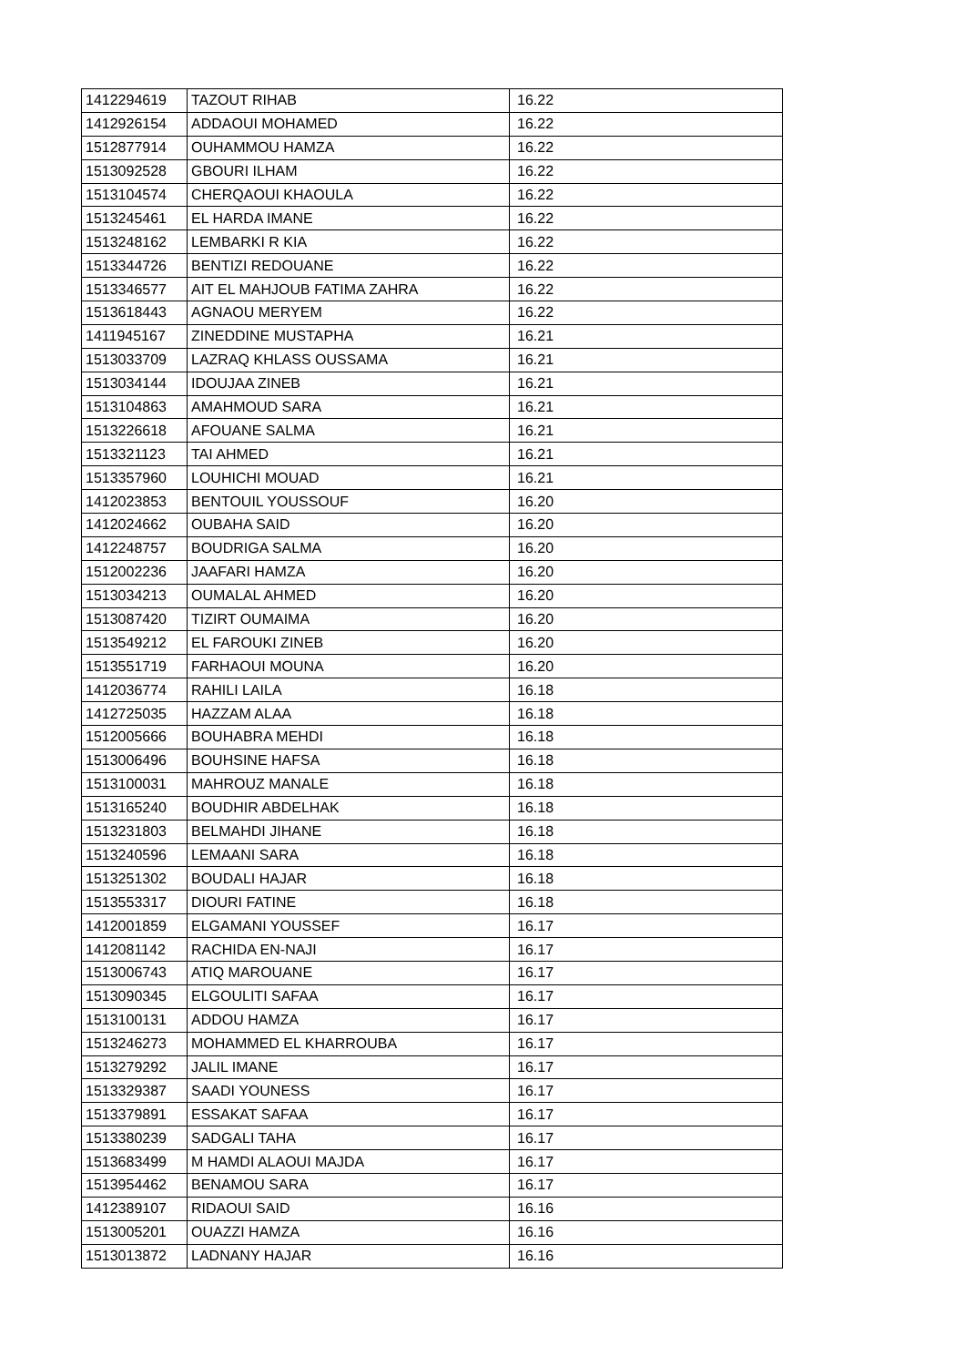| 1412294619 | TAZOUT RIHAB | 16.22 |
| 1412926154 | ADDAOUI MOHAMED | 16.22 |
| 1512877914 | OUHAMMOU HAMZA | 16.22 |
| 1513092528 | GBOURI ILHAM | 16.22 |
| 1513104574 | CHERQAOUI KHAOULA | 16.22 |
| 1513245461 | EL HARDA IMANE | 16.22 |
| 1513248162 | LEMBARKI R KIA | 16.22 |
| 1513344726 | BENTIZI REDOUANE | 16.22 |
| 1513346577 | AIT EL MAHJOUB FATIMA ZAHRA | 16.22 |
| 1513618443 | AGNAOU MERYEM | 16.22 |
| 1411945167 | ZINEDDINE MUSTAPHA | 16.21 |
| 1513033709 | LAZRAQ KHLASS OUSSAMA | 16.21 |
| 1513034144 | IDOUJAA ZINEB | 16.21 |
| 1513104863 | AMAHMOUD SARA | 16.21 |
| 1513226618 | AFOUANE SALMA | 16.21 |
| 1513321123 | TAI AHMED | 16.21 |
| 1513357960 | LOUHICHI MOUAD | 16.21 |
| 1412023853 | BENTOUIL YOUSSOUF | 16.20 |
| 1412024662 | OUBAHA SAID | 16.20 |
| 1412248757 | BOUDRIGA SALMA | 16.20 |
| 1512002236 | JAAFARI HAMZA | 16.20 |
| 1513034213 | OUMALAL AHMED | 16.20 |
| 1513087420 | TIZIRT OUMAIMA | 16.20 |
| 1513549212 | EL FAROUKI ZINEB | 16.20 |
| 1513551719 | FARHAOUI MOUNA | 16.20 |
| 1412036774 | RAHILI LAILA | 16.18 |
| 1412725035 | HAZZAM ALAA | 16.18 |
| 1512005666 | BOUHABRA MEHDI | 16.18 |
| 1513006496 | BOUHSINE HAFSA | 16.18 |
| 1513100031 | MAHROUZ MANALE | 16.18 |
| 1513165240 | BOUDHIR ABDELHAK | 16.18 |
| 1513231803 | BELMAHDI JIHANE | 16.18 |
| 1513240596 | LEMAANI SARA | 16.18 |
| 1513251302 | BOUDALI HAJAR | 16.18 |
| 1513553317 | DIOURI FATINE | 16.18 |
| 1412001859 | ELGAMANI YOUSSEF | 16.17 |
| 1412081142 | RACHIDA EN-NAJI | 16.17 |
| 1513006743 | ATIQ MAROUANE | 16.17 |
| 1513090345 | ELGOULITI SAFAA | 16.17 |
| 1513100131 | ADDOU HAMZA | 16.17 |
| 1513246273 | MOHAMMED EL KHARROUBA | 16.17 |
| 1513279292 | JALIL IMANE | 16.17 |
| 1513329387 | SAADI YOUNESS | 16.17 |
| 1513379891 | ESSAKAT SAFAA | 16.17 |
| 1513380239 | SADGALI TAHA | 16.17 |
| 1513683499 | M HAMDI ALAOUI MAJDA | 16.17 |
| 1513954462 | BENAMOU SARA | 16.17 |
| 1412389107 | RIDAOUI SAID | 16.16 |
| 1513005201 | OUAZZI HAMZA | 16.16 |
| 1513013872 | LADNANY HAJAR | 16.16 |